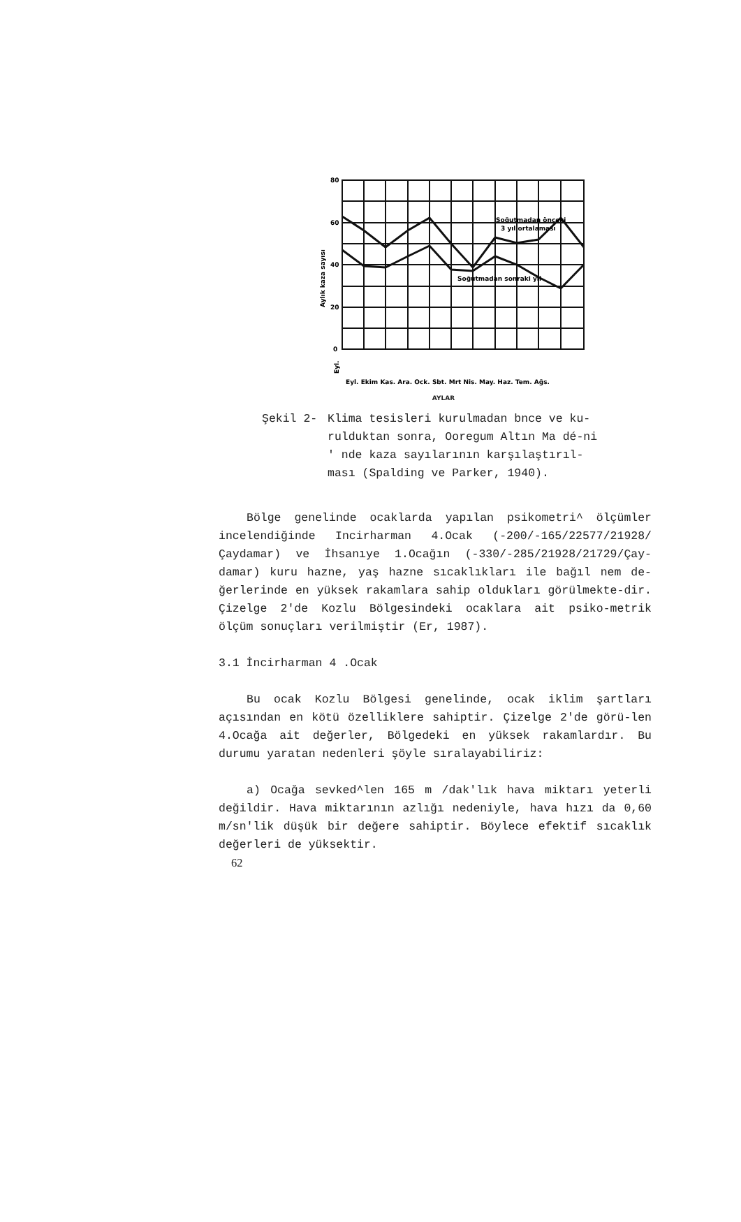80
60
40
20
0
Soğutmadan önceki
3 yıl ortalaması
Soğutmadan sonraki yıl
Aylık kaza sayısı
Eyl.
Eyl. Ekim Kas. Ara. Ock. Sbt. Mrt Nis. May. Haz. Tem. Ağs.
AYLAR
Şekil 2- Klima tesisleri kurulmadan bnce ve ku-rulduktan sonra, Ooregum Altın Ma dé-ni ' nde kaza sayılarının karşılaştırıl-ması (Spalding ve Parker, 1940).
Bölge genelinde ocaklarda yapılan psikometri^ ölçümler incelendiğinde Incirharman 4.Ocak (-200/-165/22577/21928/ Çaydamar) ve İhsanıye 1.Ocağın (-330/-285/21928/21729/Çay-damar) kuru hazne, yaş hazne sıcaklıkları ile bağıl nem de-ğerlerinde en yüksek rakamlara sahip oldukları görülmekte-dir. Çizelge 2'de Kozlu Bölgesindeki ocaklara ait psiko-metrik ölçüm sonuçları verilmiştir (Er, 1987).
3.1 İncirharman 4 .Ocak
Bu ocak Kozlu Bölgesi genelinde, ocak iklim şartları açısından en kötü özelliklere sahiptir. Çizelge 2'de görü-len 4.Ocağa ait değerler, Bölgedeki en yüksek rakamlardır. Bu durumu yaratan nedenleri şöyle sıralayabiliriz:
a) Ocağa sevked^len 165 m /dak'lık hava miktarı yeterli değildir. Hava miktarının azlığı nedeniyle, hava hızı da 0,60 m/sn'lik düşük bir değere sahiptir. Böylece efektif sıcaklık değerleri de yüksektir.
62